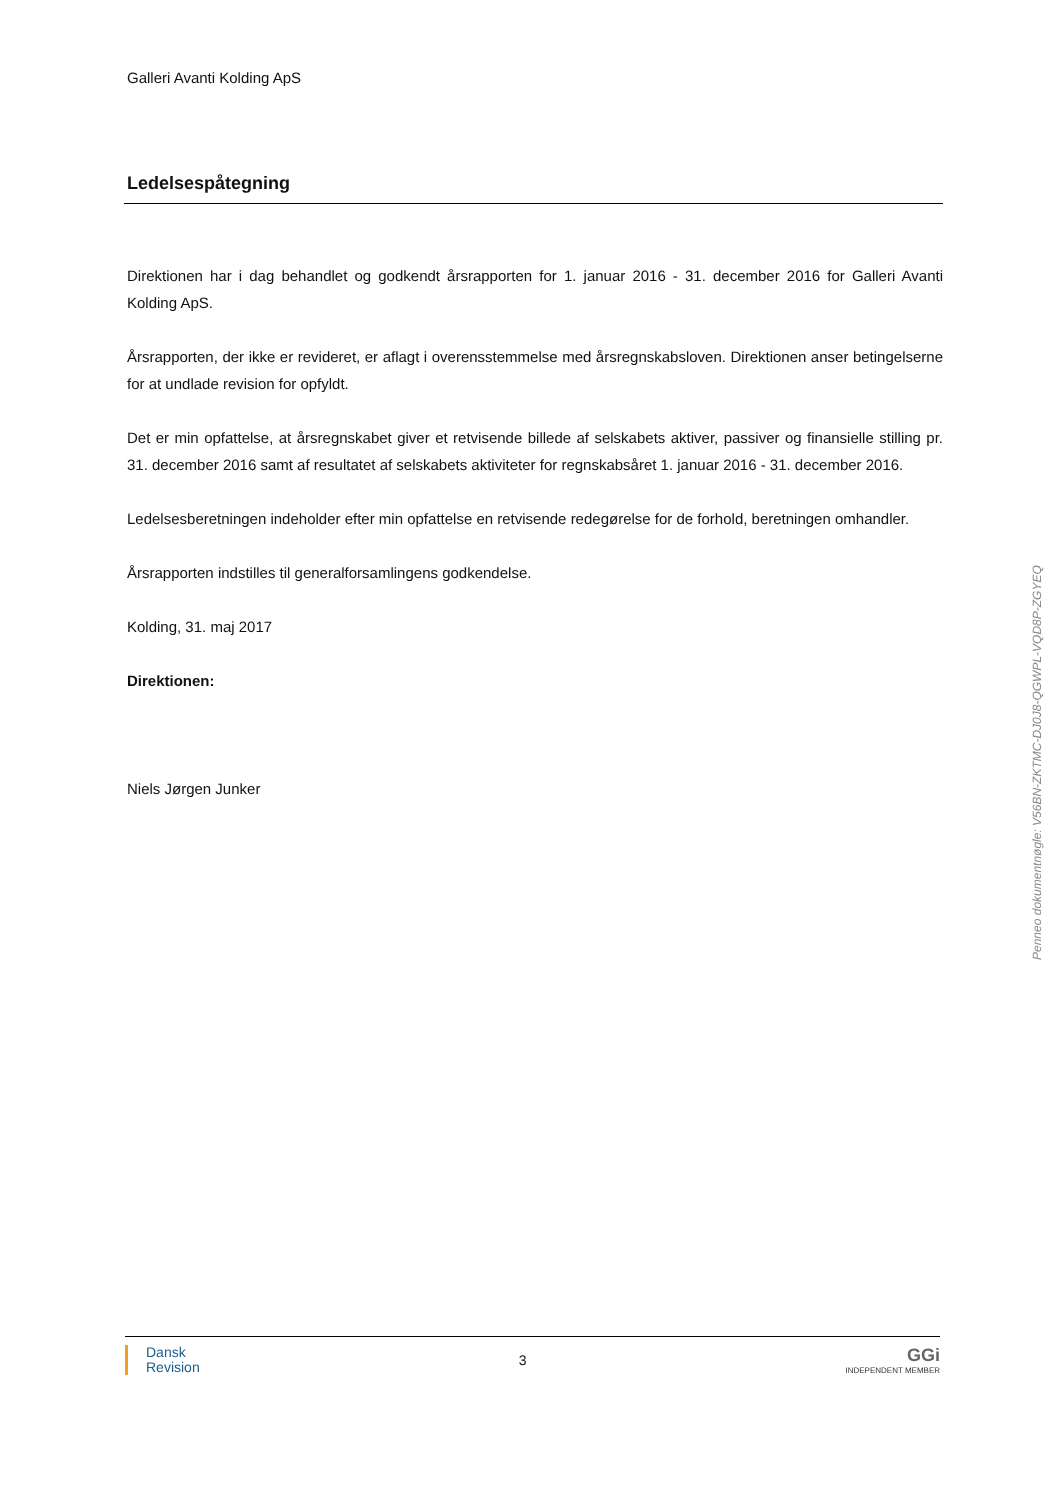Galleri Avanti Kolding ApS
Ledelsespåtegning
Direktionen har i dag behandlet og godkendt årsrapporten for 1. januar 2016 - 31. december 2016 for Galleri Avanti Kolding ApS.
Årsrapporten, der ikke er revideret, er aflagt i overensstemmelse med årsregnskabsloven. Direktionen anser betingelserne for at undlade revision for opfyldt.
Det er min opfattelse, at årsregnskabet giver et retvisende billede af selskabets aktiver, passiver og finansielle stilling pr. 31. december 2016 samt af resultatet af selskabets aktiviteter for regnskabsåret 1. januar 2016 - 31. december 2016.
Ledelsesberetningen indeholder efter min opfattelse en retvisende redegørelse for de forhold, beretningen omhandler.
Årsrapporten indstilles til generalforsamlingens godkendelse.
Kolding, 31. maj 2017
Direktionen:
Niels Jørgen Junker
Penneo dokumentnøgle: V56BN-ZKTMC-DJ0J8-QGWPL-VQD8P-ZGYEQ
Dansk
Revision
3
GGi
INDEPENDENT MEMBER